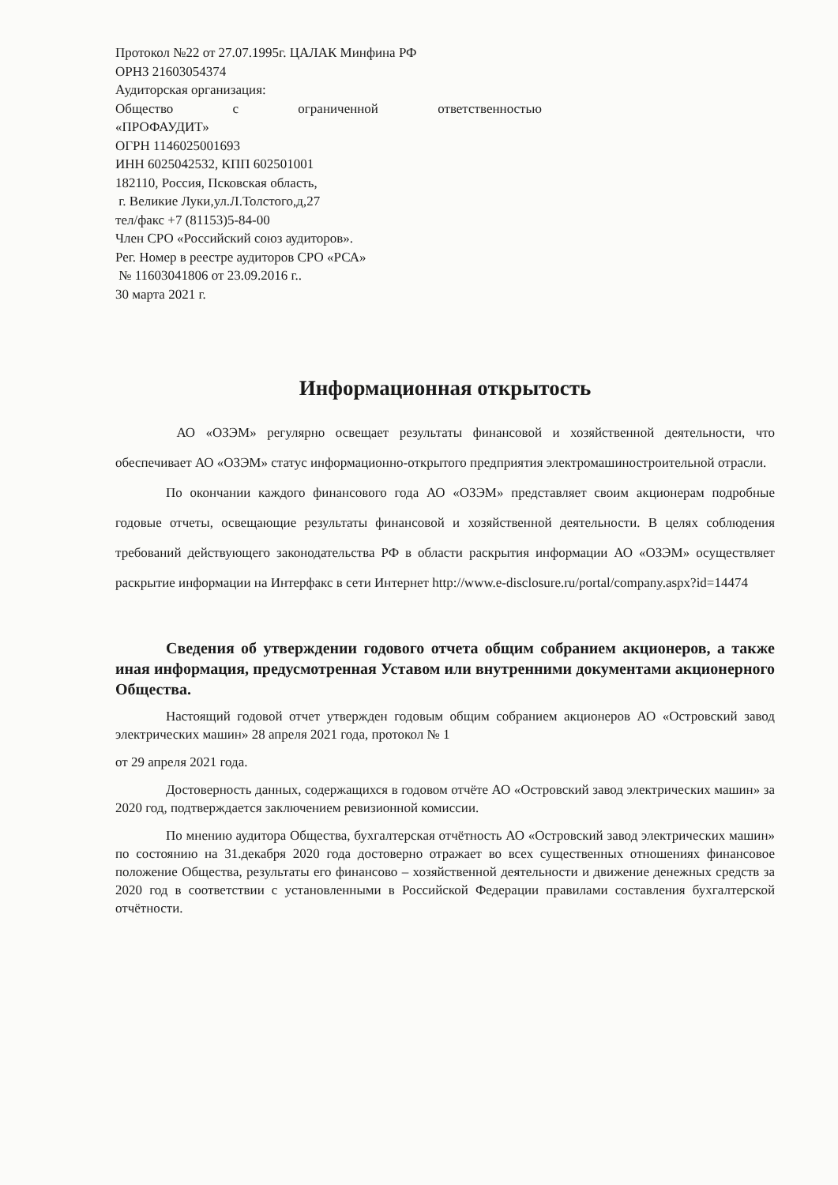Протокол №22 от 27.07.1995г. ЦАЛАК Минфина РФ
ОРНЗ 21603054374
Аудиторская организация:
Общество с ограниченной ответственностью
«ПРОФАУДИТ»
ОГРН 1146025001693
ИНН 6025042532, КПП 602501001
182110, Россия, Псковская область,
г. Великие Луки,ул.Л.Толстого,д,27
тел/факс +7 (81153)5-84-00
Член СРО «Российский союз аудиторов».
Рег. Номер в реестре аудиторов СРО «РСА»
№ 11603041806 от 23.09.2016 г..
30 марта 2021 г.
Информационная открытость
АО «ОЗЭМ» регулярно освещает результаты финансовой и хозяйственной деятельности, что обеспечивает АО «ОЗЭМ» статус информационно-открытого предприятия электромашиностроительной отрасли.
По окончании каждого финансового года АО «ОЗЭМ» представляет своим акционерам подробные годовые отчеты, освещающие результаты финансовой и хозяйственной деятельности. В целях соблюдения требований действующего законодательства РФ в области раскрытия информации АО «ОЗЭМ» осуществляет раскрытие информации на Интерфакс в сети Интернет http://www.e-disclosure.ru/portal/company.aspx?id=14474
Сведения об утверждении годового отчета общим собранием акционеров, а также иная информация, предусмотренная Уставом или внутренними документами акционерного Общества.
Настоящий годовой отчет утвержден годовым общим собранием акционеров АО «Островский завод электрических машин» 28 апреля 2021 года, протокол № 1
от 29 апреля 2021 года.
Достоверность данных, содержащихся в годовом отчёте АО «Островский завод электрических машин» за 2020 год, подтверждается заключением ревизионной комиссии.
По мнению аудитора Общества, бухгалтерская отчётность АО «Островский завод электрических машин» по состоянию на 31.декабря 2020 года достоверно отражает во всех существенных отношениях финансовое положение Общества, результаты его финансово – хозяйственной деятельности и движение денежных средств за 2020 год в соответствии с установленными в Российской Федерации правилами составления бухгалтерской отчётности.